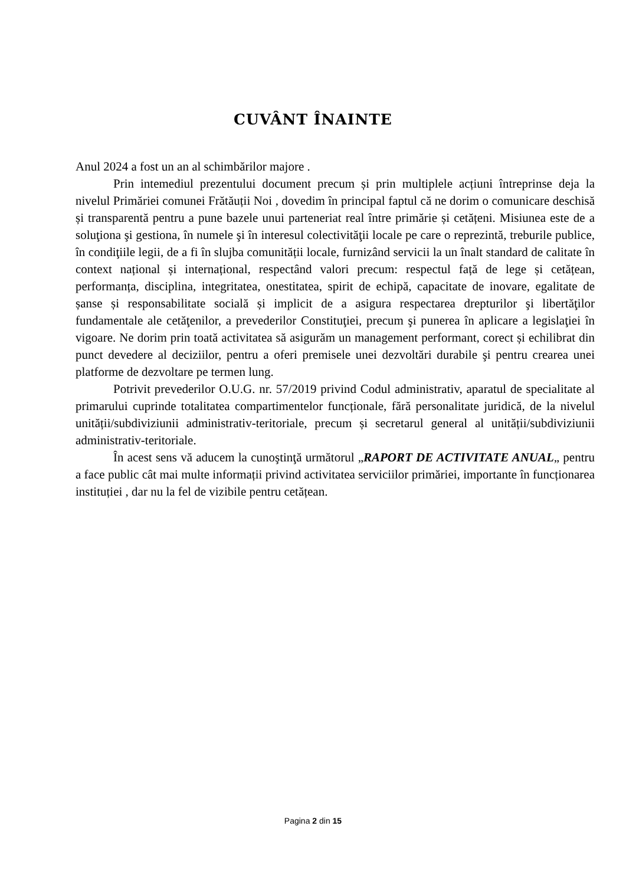CUVÂNT ÎNAINTE
Anul 2024 a fost un an al schimbărilor majore .
Prin intemediul prezentului document precum și prin multiplele acțiuni întreprinse deja la nivelul Primăriei comunei Frătăuții Noi , dovedim în principal faptul că ne dorim o comunicare deschisă și transparentă pentru a pune bazele unui parteneriat real între primărie și cetățeni. Misiunea este de a soluţiona şi gestiona, în numele şi în interesul colectivităţii locale pe care o reprezintă, treburile publice, în condiţiile legii, de a fi în slujba comunității locale, furnizând servicii la un înalt standard de calitate în context național și internațional, respectând valori precum: respectul față de lege și cetățean, performanța, disciplina, integritatea, onestitatea, spirit de echipă, capacitate de inovare, egalitate de șanse și responsabilitate socială și implicit de a asigura respectarea drepturilor şi libertăţilor fundamentale ale cetăţenilor, a prevederilor Constituţiei, precum şi punerea în aplicare a legislaţiei în vigoare. Ne dorim prin toată activitatea să asigurăm un management performant, corect și echilibrat din punct devedere al deciziilor, pentru a oferi premisele unei dezvoltări durabile şi pentru crearea unei platforme de dezvoltare pe termen lung.
Potrivit prevederilor O.U.G. nr. 57/2019 privind Codul administrativ, aparatul de specialitate al primarului cuprinde totalitatea compartimentelor funcționale, fără personalitate juridică, de la nivelul unității/subdiviziunii administrativ-teritoriale, precum și secretarul general al unității/subdiviziunii administrativ-teritoriale.
În acest sens vă aducem la cunoştinţă următorul „RAPORT DE ACTIVITATE ANUAL„ pentru a face public cât mai multe informații privind activitatea serviciilor primăriei, importante în funcționarea instituției , dar nu la fel de vizibile pentru cetățean.
Pagina 2 din 15